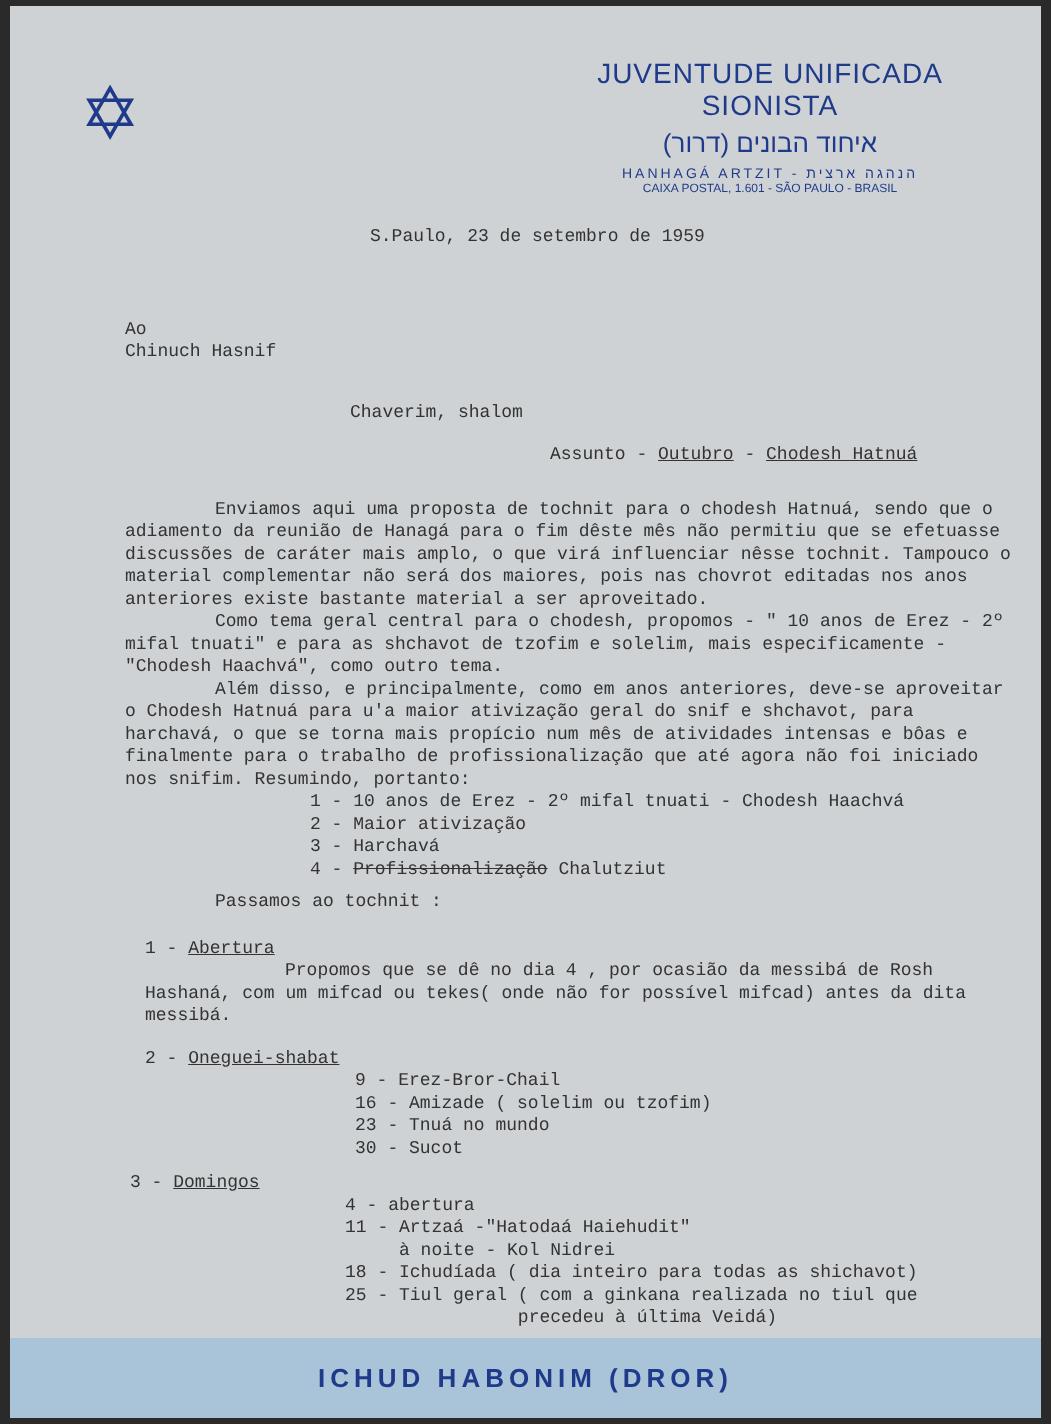✡
JUVENTUDE UNIFICADA SIONISTA
איחוד הבונים (דרור)
HANHAGÁ ARTZIT - הנהגה ארצית
CAIXA POSTAL, 1.601 - SÃO PAULO - BRASIL
S.Paulo, 23 de setembro de 1959
Ao
Chinuch Hasnif
Chaverim, shalom
Assunto - Outubro - Chodesh Hatnuá
Enviamos aqui uma proposta de tochnit para o chodesh Hatnuá, sendo que o adiamento da reunião de Hanagá para o fim dêste mês não permitiu que se efetuasse discussões de caráter mais amplo, o que virá influenciar nêsse tochnit. Tampouco o material complementar não será dos maiores, pois nas chovrot editadas nos anos anteriores existe bastante material a ser aproveitado.
Como tema geral central para o chodesh, propomos - " 10 anos de Erez - 2º mifal tnuati" e para as shchavot de tzofim e solelim, mais especificamente - "Chodesh Haachvá", como outro tema.
Além disso, e principalmente, como em anos anteriores, deve-se aproveitar o Chodesh Hatnuá para u'a maior ativização geral do snif e shchavot, para harchavá, o que se torna mais propício num mês de atividades intensas e bôas e finalmente para o trabalho de profissionalização que até agora não foi iniciado nos snifim. Resumindo, portanto:
1 - 10 anos de Erez - 2º mifal tnuati - Chodesh Haachvá
2 - Maior ativização
3 - Harchavá
4 - Profissionalização Chalutziut
Passamos ao tochnit :
1 - Abertura
Propomos que se dê no dia 4 , por ocasião da messibá de Rosh Hashaná, com um mifcad ou tekes( onde não for possível mifcad) antes da dita messibá.
2 - Oneguei-shabat
9 - Erez-Bror-Chail
16 - Amizade ( solelim ou tzofim)
23 - Tnuá no mundo
30 - Sucot
3 - Domingos
4 - abertura
11 - Artzaá -"Hatodaá Haiehudit"
à noite - Kol Nidrei
18 - Ichudíada ( dia inteiro para todas as shichavot)
25 - Tiul geral ( com a ginkana realizada no tiul que
precedeu à última Veidá)
ICHUD HABONIM (DROR)